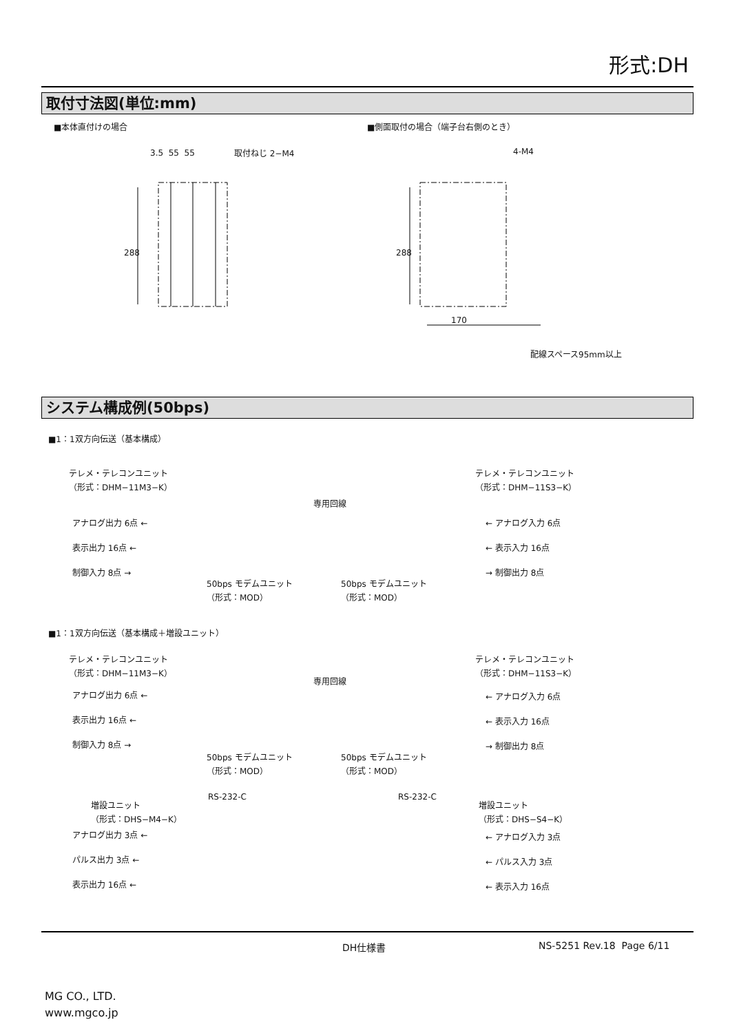形式:DH
取付寸法図(単位:mm)
■本体直付けの場合 ■側面取付の場合（端子台右側のとき）
3.5 55 55 取付ねじ 2−M4
288
4-M4
288
170
配線スペース95mm以上
システム構成例(50bps)
■1：1双方向伝送（基本構成）
テレメ・テレコンユニット
（形式：DHM−11M3−K）
テレメ・テレコンユニット
（形式：DHM−11S3−K）
専用回線
アナログ出力 6点 ←
表示出力 16点 ←
制御入力 8点 →
← アナログ入力 6点
← 表示入力 16点
→ 制御出力 8点
50bps モデムユニット
（形式：MOD）
50bps モデムユニット
（形式：MOD）
■1：1双方向伝送（基本構成＋増設ユニット）
テレメ・テレコンユニット
（形式：DHM−11M3−K）
テレメ・テレコンユニット
（形式：DHM−11S3−K）
専用回線
アナログ出力 6点 ←
表示出力 16点 ←
制御入力 8点 →
← アナログ入力 6点
← 表示入力 16点
→ 制御出力 8点
50bps モデムユニット
（形式：MOD）
50bps モデムユニット
（形式：MOD）
RS-232-C RS-232-C
増設ユニット
（形式：DHS−M4−K）
増設ユニット
（形式：DHS−S4−K）
アナログ出力 3点 ←
パルス出力 3点 ←
表示出力 16点 ←
← アナログ入力 3点
← パルス入力 3点
← 表示入力 16点
DH仕様書 NS-5251 Rev.18 Page 6/11
MG CO., LTD.
www.mgco.jp